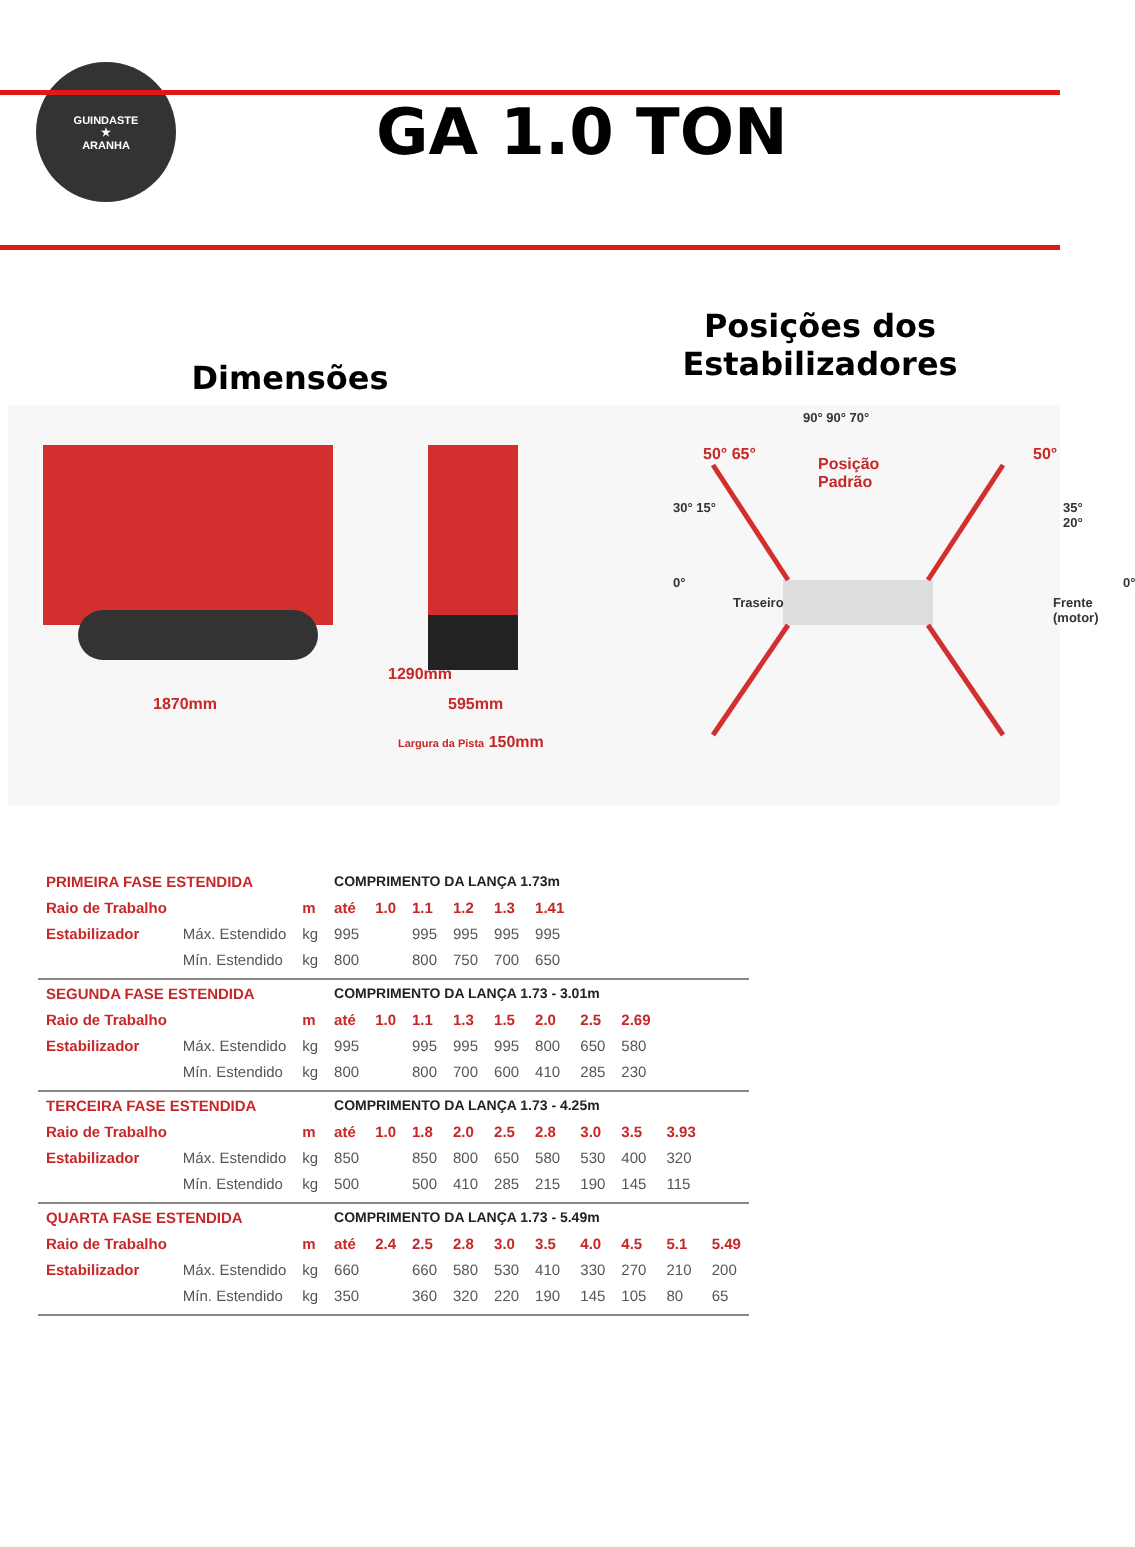GUINDASTE
★
ARANHA
GA 1.0 TON
Dimensões
Posições dos
Estabilizadores
1870mm
1290mm
595mm
Largura da Pista 150mm
90° 90° 70°
50° 65° 50°
Posição
Padrão
30° 15° 35° 20°
0° 0°
Traseiro Frente (motor)
| PRIMEIRA FASE ESTENDIDA | | | COMPRIMENTO DA LANÇA 1.73m | | | | | | | | | |
| Raio de Trabalho | | m | até | 1.0 | 1.1 | 1.2 | 1.3 | 1.41 | | | | |
| Estabilizador | Máx. Estendido | kg | 995 | | 995 | 995 | 995 | 995 | | | | |
| | Mín. Estendido | kg | 800 | | 800 | 750 | 700 | 650 | | | | |
| SEGUNDA FASE ESTENDIDA | | | COMPRIMENTO DA LANÇA 1.73 - 3.01m | | | | | | | | | |
| Raio de Trabalho | | m | até | 1.0 | 1.1 | 1.3 | 1.5 | 2.0 | 2.5 | 2.69 | | |
| Estabilizador | Máx. Estendido | kg | 995 | | 995 | 995 | 995 | 800 | 650 | 580 | | |
| | Mín. Estendido | kg | 800 | | 800 | 700 | 600 | 410 | 285 | 230 | | |
| TERCEIRA FASE ESTENDIDA | | | COMPRIMENTO DA LANÇA 1.73 - 4.25m | | | | | | | | | |
| Raio de Trabalho | | m | até | 1.0 | 1.8 | 2.0 | 2.5 | 2.8 | 3.0 | 3.5 | 3.93 | |
| Estabilizador | Máx. Estendido | kg | 850 | | 850 | 800 | 650 | 580 | 530 | 400 | 320 | |
| | Mín. Estendido | kg | 500 | | 500 | 410 | 285 | 215 | 190 | 145 | 115 | |
| QUARTA FASE ESTENDIDA | | | COMPRIMENTO DA LANÇA 1.73 - 5.49m | | | | | | | | | |
| Raio de Trabalho | | m | até | 2.4 | 2.5 | 2.8 | 3.0 | 3.5 | 4.0 | 4.5 | 5.1 | 5.49 |
| Estabilizador | Máx. Estendido | kg | 660 | | 660 | 580 | 530 | 410 | 330 | 270 | 210 | 200 |
| | Mín. Estendido | kg | 350 | | 360 | 320 | 220 | 190 | 145 | 105 | 80 | 65 |